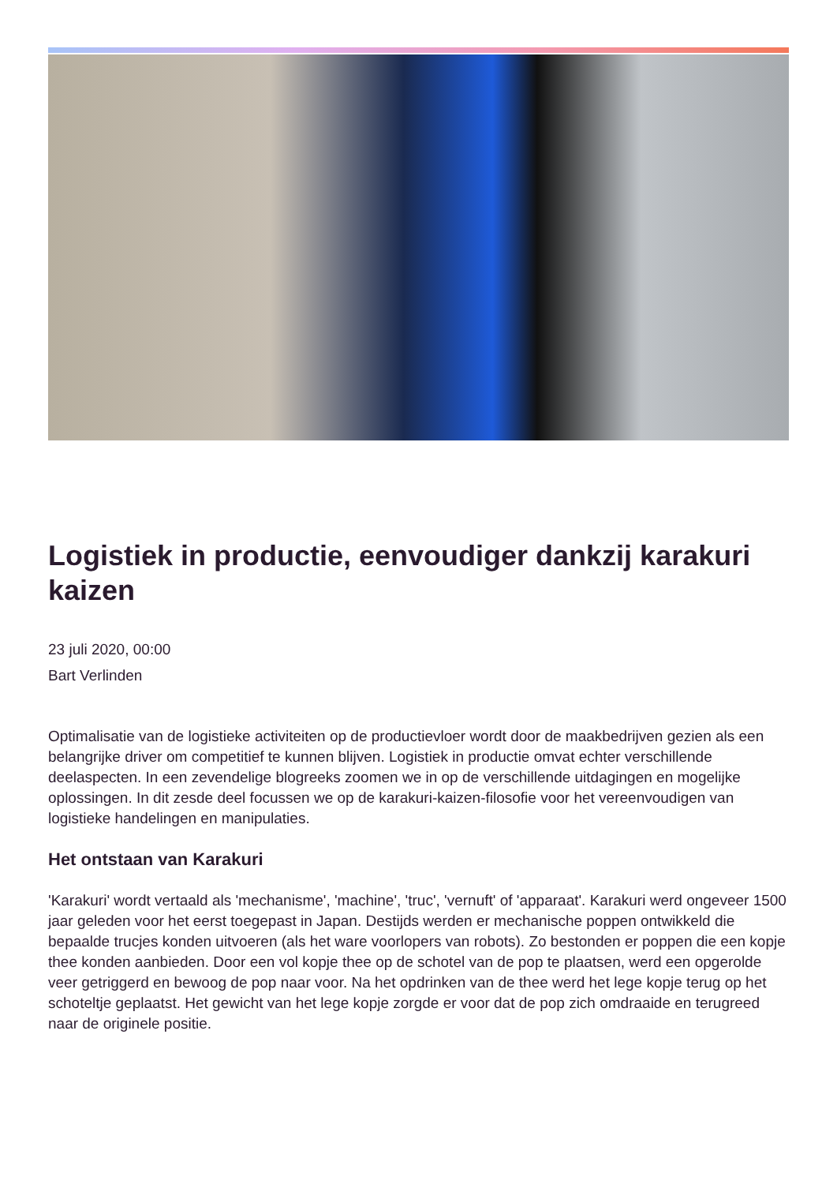Logistiek in productie, eenvoudiger dankzij karakuri kaizen
23 juli 2020, 00:00
Bart Verlinden
Optimalisatie van de logistieke activiteiten op de productievloer wordt door de maakbedrijven gezien als een belangrijke driver om competitief te kunnen blijven. Logistiek in productie omvat echter verschillende deelaspecten. In een zevendelige blogreeks zoomen we in op de verschillende uitdagingen en mogelijke oplossingen. In dit zesde deel focussen we op de karakuri-kaizen-filosofie voor het vereenvoudigen van logistieke handelingen en manipulaties.
Het ontstaan van Karakuri
'Karakuri' wordt vertaald als 'mechanisme', 'machine', 'truc', 'vernuft' of 'apparaat'. Karakuri werd ongeveer 1500 jaar geleden voor het eerst toegepast in Japan. Destijds werden er mechanische poppen ontwikkeld die bepaalde trucjes konden uitvoeren (als het ware voorlopers van robots). Zo bestonden er poppen die een kopje thee konden aanbieden. Door een vol kopje thee op de schotel van de pop te plaatsen, werd een opgerolde veer getriggerd en bewoog de pop naar voor. Na het opdrinken van de thee werd het lege kopje terug op het schoteltje geplaatst. Het gewicht van het lege kopje zorgde er voor dat de pop zich omdraaide en terugreed naar de originele positie.